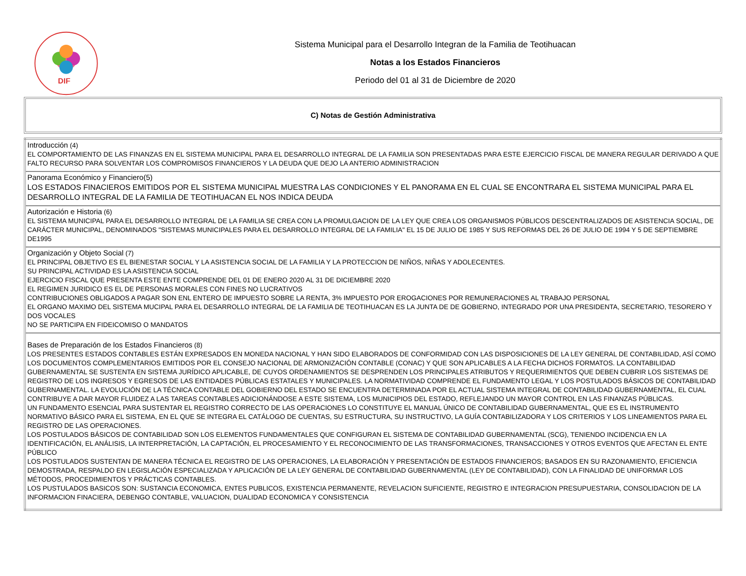DIF
Sistema Municipal para el Desarrollo Integran de la Familia de Teotihuacan
Notas a los Estados Financieros
Periodo del 01 al 31 de Diciembre de 2020
C) Notas de Gestión Administrativa
| Introducción (4) EL COMPORTAMIENTO DE LAS FINANZAS EN EL SISTEMA MUNICIPAL PARA EL DESARROLLO INTEGRAL DE LA FAMILIA SON PRESENTADAS PARA ESTE EJERCICIO FISCAL DE MANERA REGULAR DERIVADO A QUE FALTO RECURSO PARA SOLVENTAR LOS COMPROMISOS FINANCIEROS Y LA DEUDA QUE DEJO LA ANTERIO ADMINISTRACION |
| Panorama Económico y Financiero(5) LOS ESTADOS FINACIEROS EMITIDOS POR EL SISTEMA MUNICIPAL MUESTRA LAS CONDICIONES Y EL PANORAMA EN EL CUAL SE ENCONTRARA EL SISTEMA MUNICIPAL PARA EL DESARROLLO INTEGRAL DE LA FAMILIA DE TEOTIHUACAN EL NOS INDICA DEUDA |
| Autorización e Historia (6) EL SISTEMA MUNICIPAL PARA EL DESARROLLO INTEGRAL DE LA FAMILIA SE CREA CON LA PROMULGACION DE LA LEY QUE CREA LOS ORGANISMOS PÚBLICOS DESCENTRALIZADOS DE ASISTENCIA SOCIAL, DE CARÁCTER MUNICIPAL, DENOMINADOS "SISTEMAS MUNICIPALES PARA EL DESARROLLO INTEGRAL DE LA FAMILIA" EL 15 DE JULIO DE 1985 Y SUS REFORMAS DEL 26 DE JULIO DE 1994 Y 5 DE SEPTIEMBRE DE1995 |
| Organización y Objeto Social (7) EL PRINCIPAL OBJETIVO ES EL BIENESTAR SOCIAL Y LA ASISTENCIA SOCIAL DE LA FAMILIA Y LA PROTECCION DE NIÑOS, NIÑAS Y ADOLECENTES. SU PRINCIPAL ACTIVIDAD ES LA ASISTENCIA SOCIAL EJERCICIO FISCAL QUE PRESENTA ESTE ENTE COMPRENDE DEL 01 DE ENERO 2020 AL 31 DE DICIEMBRE 2020 EL REGIMEN JURIDICO ES EL DE PERSONAS MORALES CON FINES NO LUCRATIVOS CONTRIBUCIONES OBLIGADOS A PAGAR SON ENL ENTERO DE IMPUESTO SOBRE LA RENTA, 3% IMPUESTO POR EROGACIONES POR REMUNERACIONES AL TRABAJO PERSONAL EL ORGANO MAXIMO DEL SISTEMA MUCIPAL PARA EL DESARROLLO INTEGRAL DE LA FAMILIA DE TEOTIHUACAN ES LA JUNTA DE DE GOBIERNO, INTEGRADO POR UNA PRESIDENTA, SECRETARIO, TESORERO Y DOS VOCALES NO SE PARTICIPA EN FIDEICOMISO O MANDATOS |
| Bases de Preparación de los Estados Financieros (8) LOS PRESENTES ESTADOS CONTABLES ESTÁN EXPRESADOS EN MONEDA NACIONAL Y HAN SIDO ELABORADOS DE CONFORMIDAD CON LAS DISPOSICIONES DE LA LEY GENERAL DE CONTABILIDAD, ASÍ COMO LOS DOCUMENTOS COMPLEMENTARIOS EMITIDOS POR EL CONSEJO NACIONAL DE ARMONIZACIÓN CONTABLE (CONAC) Y QUE SON APLICABLES A LA FECHA DICHOS FORMATOS. LA CONTABILIDAD GUBERNAMENTAL SE SUSTENTA EN SISTEMA JURÍDICO APLICABLE, DE CUYOS ORDENAMIENTOS SE DESPRENDEN LOS PRINCIPALES ATRIBUTOS Y REQUERIMIENTOS QUE DEBEN CUBRIR LOS SISTEMAS DE REGISTRO DE LOS INGRESOS Y EGRESOS DE LAS ENTIDADES PÚBLICAS ESTATALES Y MUNICIPALES. LA NORMATIVIDAD COMPRENDE EL FUNDAMENTO LEGAL Y LOS POSTULADOS BÁSICOS DE CONTABILIDAD GUBERNAMENTAL. LA EVOLUCIÓN DE LA TÉCNICA CONTABLE DEL GOBIERNO DEL ESTADO SE ENCUENTRA DETERMINADA POR EL ACTUAL SISTEMA INTEGRAL DE CONTABILIDAD GUBERNAMENTAL, EL CUAL CONTRIBUYE A DAR MAYOR FLUIDEZ A LAS TAREAS CONTABLES ADICIONÁNDOSE A ESTE SISTEMA, LOS MUNICIPIOS DEL ESTADO, REFLEJANDO UN MAYOR CONTROL EN LAS FINANZAS PÚBLICAS. UN FUNDAMENTO ESENCIAL PARA SUSTENTAR EL REGISTRO CORRECTO DE LAS OPERACIONES LO CONSTITUYE EL MANUAL ÚNICO DE CONTABILIDAD GUBERNAMENTAL, QUE ES EL INSTRUMENTO NORMATIVO BÁSICO PARA EL SISTEMA, EN EL QUE SE INTEGRA EL CATÁLOGO DE CUENTAS, SU ESTRUCTURA, SU INSTRUCTIVO, LA GUÍA CONTABILIZADORA Y LOS CRITERIOS Y LOS LINEAMIENTOS PARA EL REGISTRO DE LAS OPERACIONES. LOS POSTULADOS BÁSICOS DE CONTABILIDAD SON LOS ELEMENTOS FUNDAMENTALES QUE CONFIGURAN EL SISTEMA DE CONTABILIDAD GUBERNAMENTAL (SCG), TENIENDO INCIDENCIA EN LA IDENTIFICACIÓN, EL ANÁLISIS, LA INTERPRETACIÓN, LA CAPTACIÓN, EL PROCESAMIENTO Y EL RECONOCIMIENTO DE LAS TRANSFORMACIONES, TRANSACCIONES Y OTROS EVENTOS QUE AFECTAN EL ENTE PÚBLICO LOS POSTULADOS SUSTENTAN DE MANERA TÉCNICA EL REGISTRO DE LAS OPERACIONES, LA ELABORACIÓN Y PRESENTACIÓN DE ESTADOS FINANCIEROS; BASADOS EN SU RAZONAMIENTO, EFICIENCIA DEMOSTRADA, RESPALDO EN LEGISLACIÓN ESPECIALIZADA Y APLICACIÓN DE LA LEY GENERAL DE CONTABILIDAD GUBERNAMENTAL (LEY DE CONTABILIDAD), CON LA FINALIDAD DE UNIFORMAR LOS MÉTODOS, PROCEDIMIENTOS Y PRÁCTICAS CONTABLES. LOS PUSTULADOS BASICOS SON: SUSTANCIA ECONOMICA, ENTES PUBLICOS, EXISTENCIA PERMANENTE, REVELACION SUFICIENTE, REGISTRO E INTEGRACION PRESUPUESTARIA, CONSOLIDACION DE LA INFORMACION FINACIERA, DEBENGO CONTABLE, VALUACION, DUALIDAD ECONOMICA Y CONSISTENCIA |